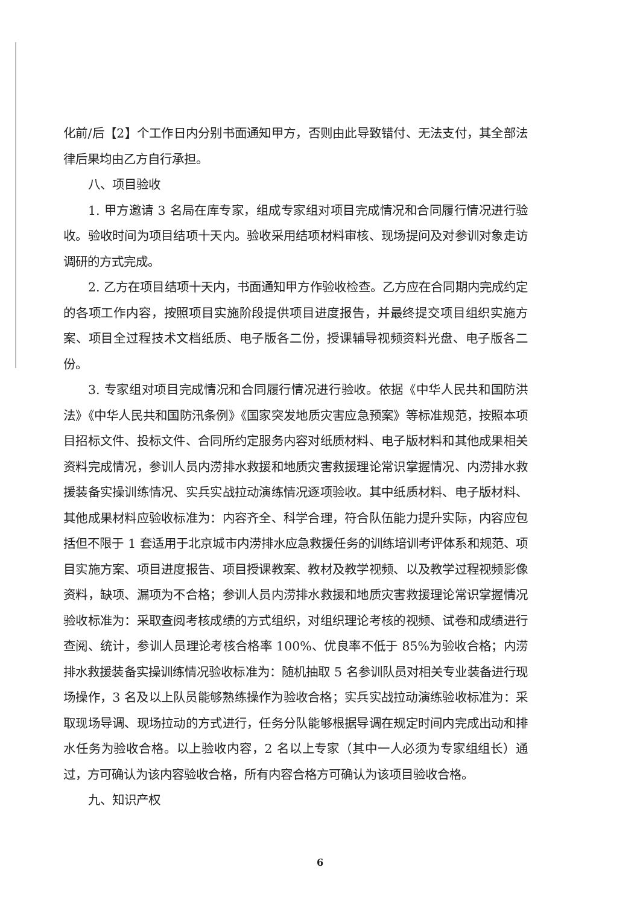化前/后【2】个工作日内分别书面通知甲方，否则由此导致错付、无法支付，其全部法律后果均由乙方自行承担。
八、项目验收
1. 甲方邀请 3 名局在库专家，组成专家组对项目完成情况和合同履行情况进行验收。验收时间为项目结项十天内。验收采用结项材料审核、现场提问及对参训对象走访调研的方式完成。
2. 乙方在项目结项十天内，书面通知甲方作验收检查。乙方应在合同期内完成约定的各项工作内容，按照项目实施阶段提供项目进度报告，并最终提交项目组织实施方案、项目全过程技术文档纸质、电子版各二份，授课辅导视频资料光盘、电子版各二份。
3. 专家组对项目完成情况和合同履行情况进行验收。依据《中华人民共和国防洪法》《中华人民共和国防汛条例》《国家突发地质灾害应急预案》等标准规范，按照本项目招标文件、投标文件、合同所约定服务内容对纸质材料、电子版材料和其他成果相关资料完成情况，参训人员内涝排水救援和地质灾害救援理论常识掌握情况、内涝排水救援装备实操训练情况、实兵实战拉动演练情况逐项验收。其中纸质材料、电子版材料、其他成果材料应验收标准为：内容齐全、科学合理，符合队伍能力提升实际，内容应包括但不限于 1 套适用于北京城市内涝排水应急救援任务的训练培训考评体系和规范、项目实施方案、项目进度报告、项目授课教案、教材及教学视频、以及教学过程视频影像资料，缺项、漏项为不合格；参训人员内涝排水救援和地质灾害救援理论常识掌握情况验收标准为：采取查阅考核成绩的方式组织，对组织理论考核的视频、试卷和成绩进行查阅、统计，参训人员理论考核合格率 100%、优良率不低于 85%为验收合格；内涝排水救援装备实操训练情况验收标准为：随机抽取 5 名参训队员对相关专业装备进行现场操作，3 名及以上队员能够熟练操作为验收合格；实兵实战拉动演练验收标准为：采取现场导调、现场拉动的方式进行，任务分队能够根据导调在规定时间内完成出动和排水任务为验收合格。以上验收内容，2 名以上专家（其中一人必须为专家组组长）通过，方可确认为该内容验收合格，所有内容合格方可确认为该项目验收合格。
九、知识产权
6